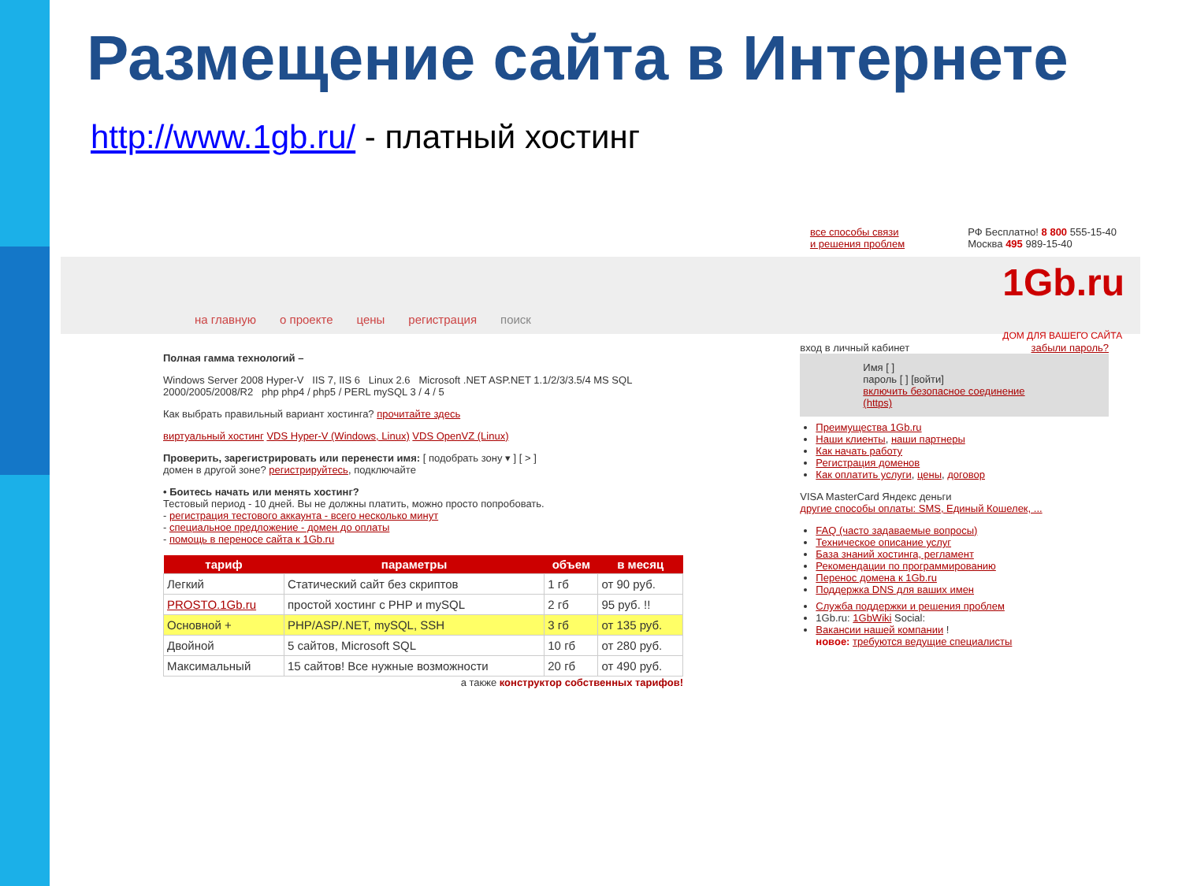Размещение сайта в Интернете
http://www.1gb.ru/ - платный хостинг
все способы связи
и решения проблем
РФ Бесплатно! 8 800 555-15-40
Москва 495 989-15-40
на главную о проекте цены регистрация поиск 1Gb.ru
ДОМ ДЛЯ ВАШЕГО САЙТА
Полная гамма технологий –
Windows Server 2008 Hyper-V IIS 7, IIS 6 Linux 2.6 Microsoft .NET ASP.NET 1.1/2/3/3.5/4 MS SQL 2000/2005/2008/R2 php php4 / php5 / PERL mySQL 3 / 4 / 5
Как выбрать правильный вариант хостинга? прочитайте здесь
виртуальный хостинг VDS Hyper-V (Windows, Linux) VDS OpenVZ (Linux)
Проверить, зарегистрировать или перенести имя: [ подобрать зону ▾ ] [ > ]
домен в другой зоне? регистрируйтесь, подключайте
• Боитесь начать или менять хостинг?
Тестовый период - 10 дней. Вы не должны платить, можно просто попробовать.
- регистрация тестового аккаунта - всего несколько минут
- специальное предложение - домен до оплаты
- помощь в переносе сайта к 1Gb.ru
| тариф | параметры | объем | в месяц |
| --- | --- | --- | --- |
| Легкий | Статический сайт без скриптов | 1 гб | от 90 руб. |
| PROSTO.1Gb.ru | простой хостинг с PHP и mySQL | 2 гб | 95 руб. !! |
| Основной + | PHP/ASP/.NET, mySQL, SSH | 3 гб | от 135 руб. |
| Двойной | 5 сайтов, Microsoft SQL | 10 гб | от 280 руб. |
| Максимальный | 15 сайтов! Все нужные возможности | 20 гб | от 490 руб. |
а также конструктор собственных тарифов!
вход в личный кабинет забыли пароль?
Имя [ ]
пароль [ ] [войти]
включить безопасное соединение (https)
Преимущества 1Gb.ru
Наши клиенты, наши партнеры
Как начать работу
Регистрация доменов
Как оплатить услуги, цены, договор
VISA MasterCard Яндекс деньги
другие способы оплаты: SMS, Единый Кошелек, ...
FAQ (часто задаваемые вопросы)
Техническое описание услуг
База знаний хостинга, регламент
Рекомендации по программированию
Перенос домена к 1Gb.ru
Поддержка DNS для ваших имен
Служба поддержки и решения проблем
1Gb.ru: 1GbWiki Social:
Вакансии нашей компании !
новое: требуются ведущие специалисты